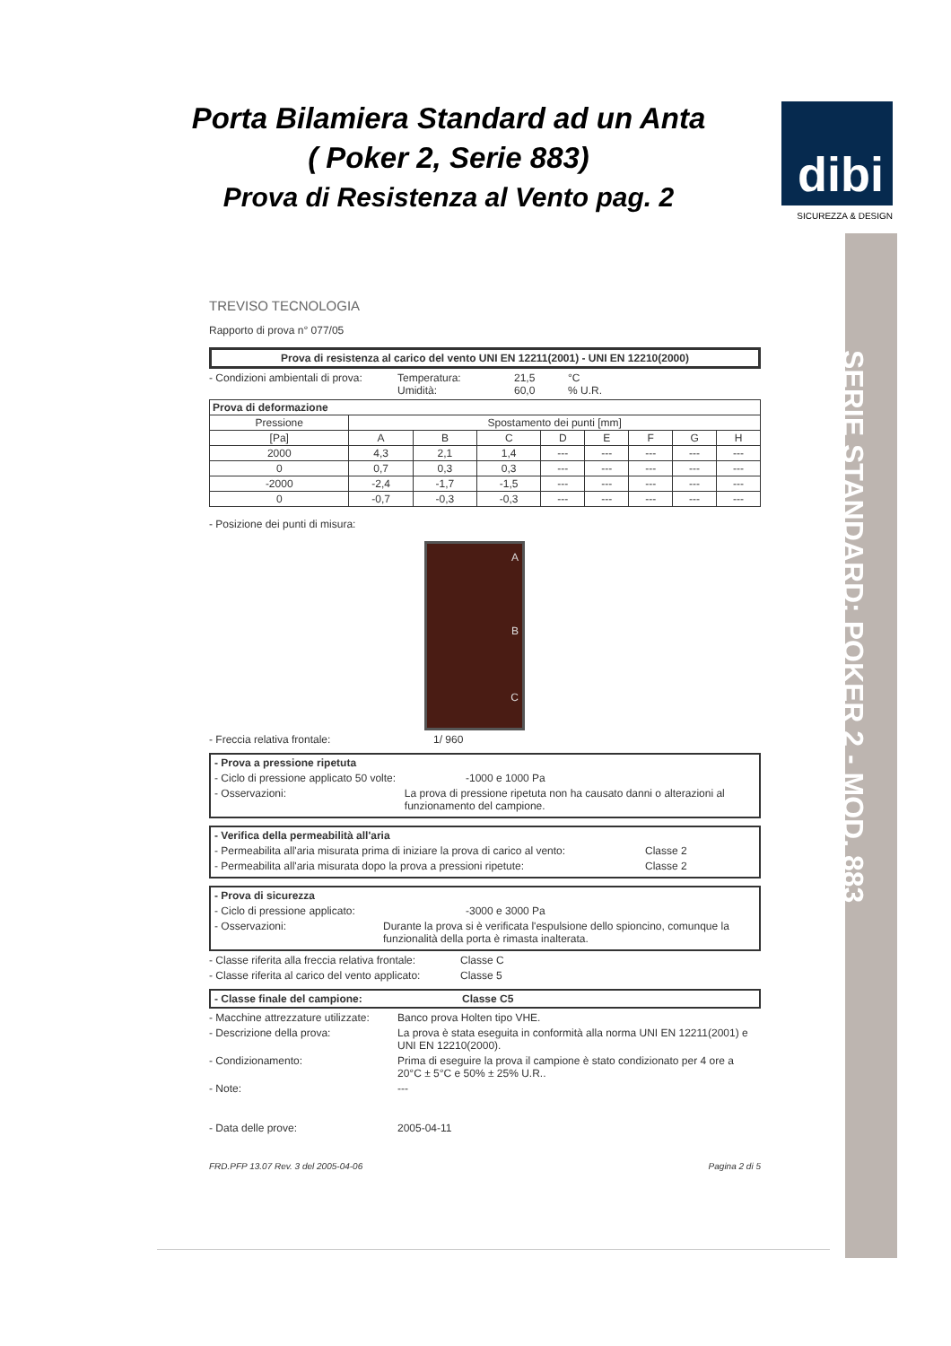Porta Bilamiera Standard ad un Anta
( Poker 2, Serie 883)
Prova di Resistenza al Vento pag. 2
dibi
SICUREZZA & DESIGN
SERIE STANDARD: POKER 2 - MOD. 883
TREVISO TECNOLOGIA
Rapporto di prova n° 077/05
Prova di resistenza al carico del vento UNI EN 12211(2001) - UNI EN 12210(2000)
- Condizioni ambientali di prova: Temperatura:
Umidità: 21,5
60,0 °C
% U.R.
| Prova di deformazione | | | | | | | | |
| --- | --- | --- | --- | --- | --- | --- | --- | --- |
| Pressione | Spostamento dei punti [mm] | | | | | | | |
| [Pa] | A | B | C | D | E | F | G | H |
| 2000 | 4,3 | 2,1 | 1,4 | --- | --- | --- | --- | --- |
| 0 | 0,7 | 0,3 | 0,3 | --- | --- | --- | --- | --- |
| -2000 | -2,4 | -1,7 | -1,5 | --- | --- | --- | --- | --- |
| 0 | -0,7 | -0,3 | -0,3 | --- | --- | --- | --- | --- |
- Posizione dei punti di misura:
A
B
C
- Freccia relativa frontale: 1/ 960
- Prova a pressione ripetuta
- Ciclo di pressione applicato 50 volte: -1000 e 1000 Pa
- Osservazioni: La prova di pressione ripetuta non ha causato danni o alterazioni al funzionamento del campione.
- Verifica della permeabilità all'aria
- Permeabilita all'aria misurata prima di iniziare la prova di carico al vento: Classe 2
- Permeabilita all'aria misurata dopo la prova a pressioni ripetute: Classe 2
- Prova di sicurezza
- Ciclo di pressione applicato: -3000 e 3000 Pa
- Osservazioni: Durante la prova si è verificata l'espulsione dello spioncino, comunque la funzionalità della porta è rimasta inalterata.
- Classe riferita alla freccia relativa frontale: Classe C
- Classe riferita al carico del vento applicato: Classe 5
- Classe finale del campione: Classe C5
- Macchine attrezzature utilizzate: Banco prova Holten tipo VHE.
- Descrizione della prova: La prova è stata eseguita in conformità alla norma UNI EN 12211(2001) e UNI EN 12210(2000).
- Condizionamento: Prima di eseguire la prova il campione è stato condizionato per 4 ore a 20°C ± 5°C e 50% ± 25% U.R..
- Note: ---
- Data delle prove: 2005-04-11
FRD.PFP 13.07 Rev. 3 del 2005-04-06 Pagina 2 di 5